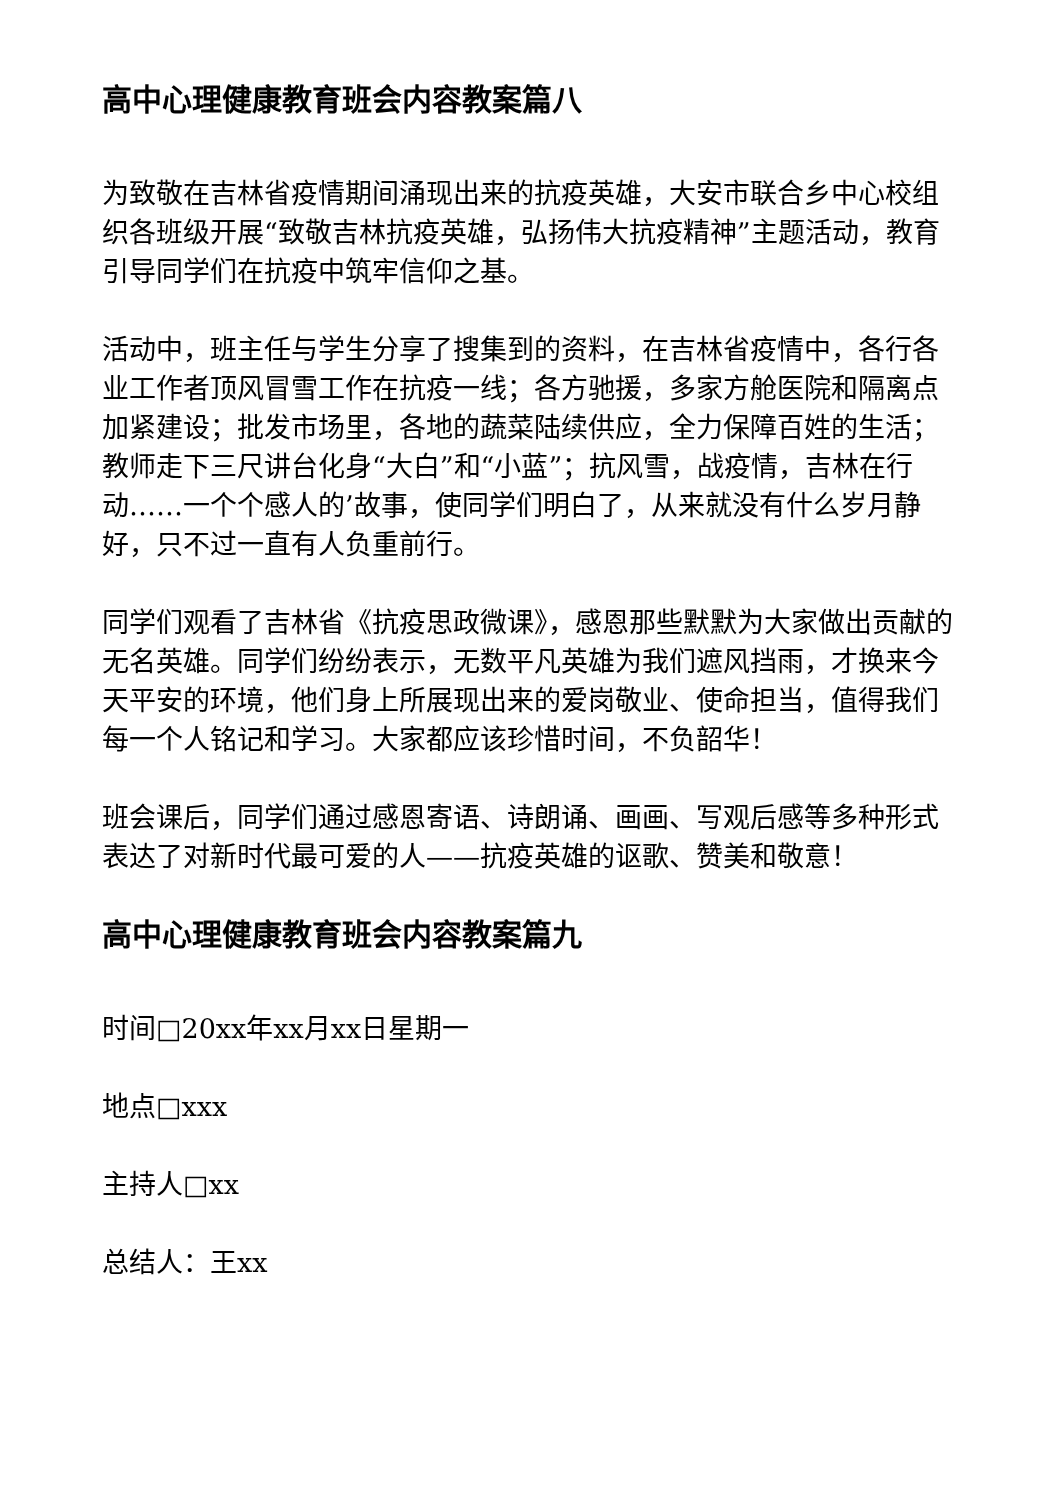高中心理健康教育班会内容教案篇八
为致敬在吉林省疫情期间涌现出来的抗疫英雄，大安市联合乡中心校组织各班级开展“致敬吉林抗疫英雄，弘扬伟大抗疫精神”主题活动，教育引导同学们在抗疫中筑牢信仰之基。
活动中，班主任与学生分享了搜集到的资料，在吉林省疫情中，各行各业工作者顶风冒雪工作在抗疫一线；各方驰援，多家方舱医院和隔离点加紧建设；批发市场里，各地的蔬菜陆续供应，全力保障百姓的生活；教师走下三尺讲台化身“大白”和“小蓝”；抗风雪，战疫情，吉林在行动……一个个感人的’故事，使同学们明白了，从来就没有什么岁月静好，只不过一直有人负重前行。
同学们观看了吉林省《抗疫思政微课》，感恩那些默默为大家做出贡献的无名英雄。同学们纷纷表示，无数平凡英雄为我们遮风挡雨，才换来今天平安的环境，他们身上所展现出来的爱岗敬业、使命担当，值得我们每一个人铭记和学习。大家都应该珍惜时间，不负韶华！
班会课后，同学们通过感恩寄语、诗朗诵、画画、写观后感等多种形式表达了对新时代最可爱的人——抗疫英雄的讴歌、赞美和敬意！
高中心理健康教育班会内容教案篇九
时间□20xx年xx月xx日星期一
地点□xxx
主持人□xx
总结人：王xx